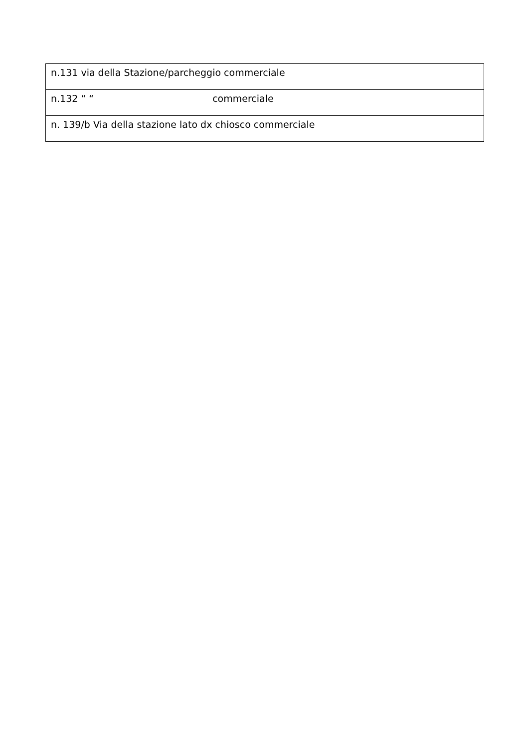| n.131 via della Stazione/parcheggio commerciale |
| n.132 “ “ commerciale |
| n. 139/b Via della stazione lato dx chiosco commerciale |